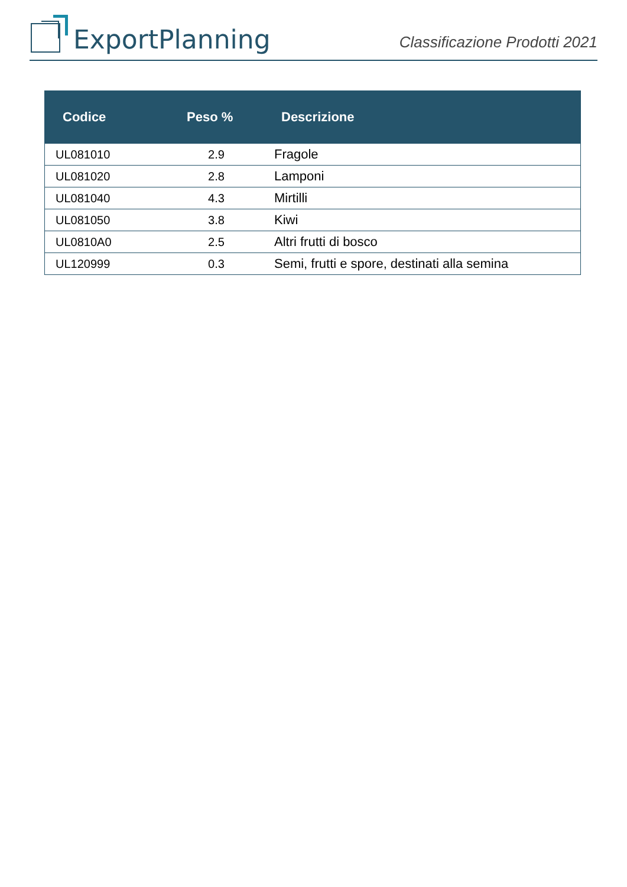ExportPlanning
Classificazione Prodotti 2021
| Codice | Peso % | Descrizione |
| --- | --- | --- |
| UL081010 | 2.9 | Fragole |
| UL081020 | 2.8 | Lamponi |
| UL081040 | 4.3 | Mirtilli |
| UL081050 | 3.8 | Kiwi |
| UL0810A0 | 2.5 | Altri frutti di bosco |
| UL120999 | 0.3 | Semi, frutti e spore, destinati alla semina |